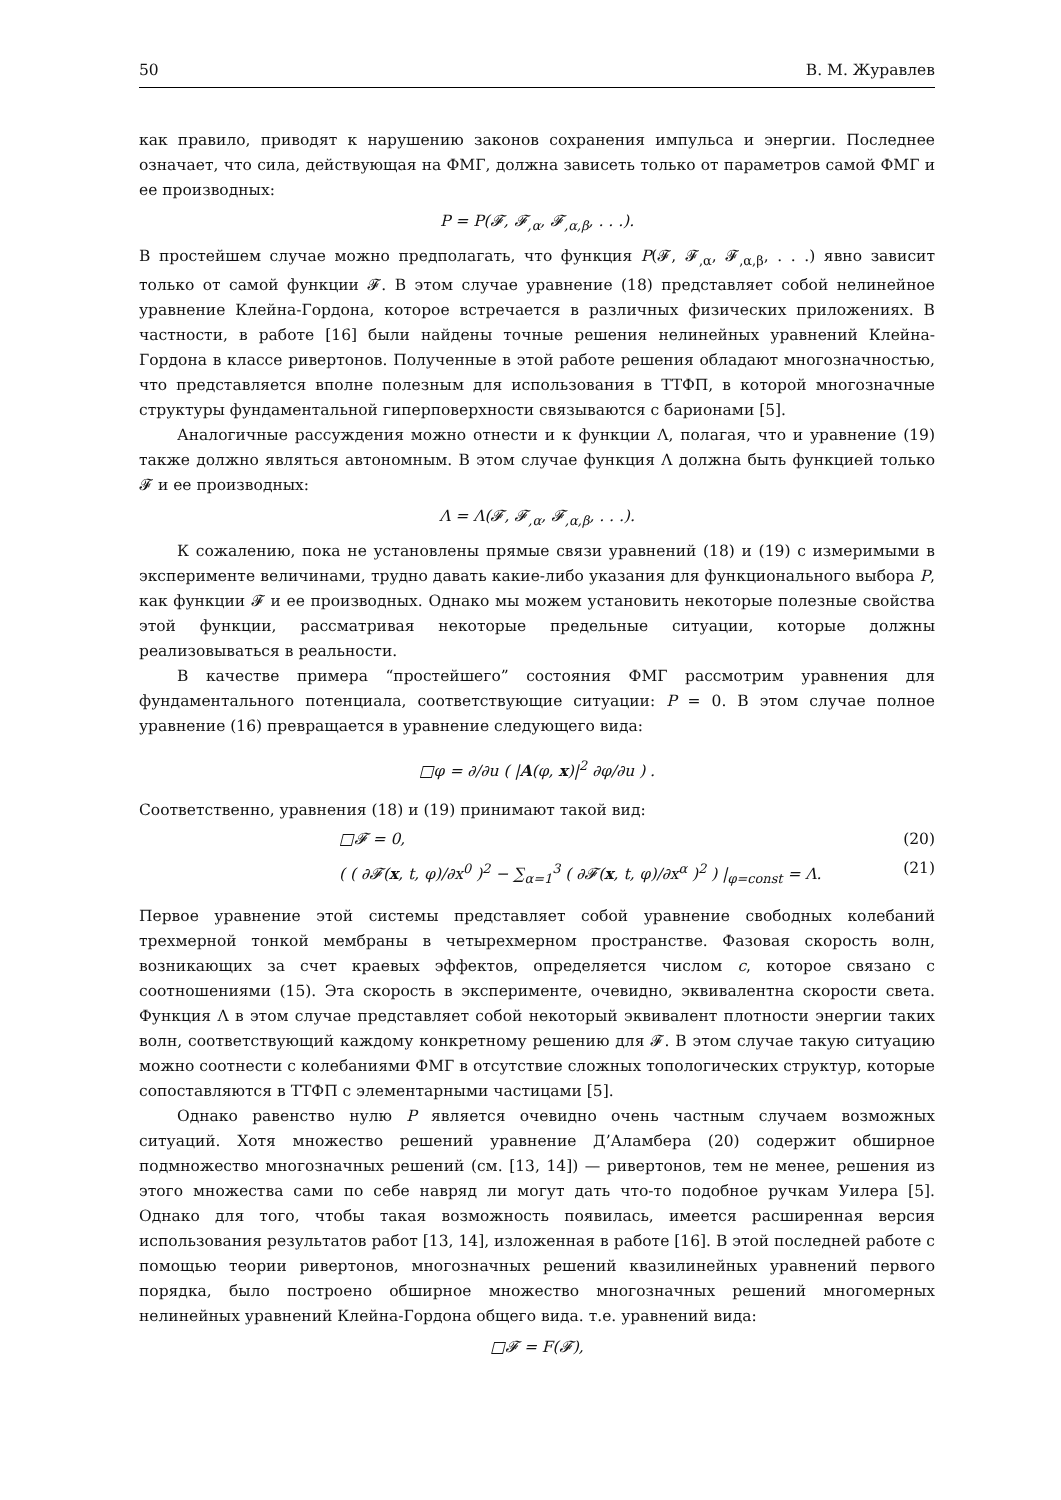50 В. М. Журавлев
как правило, приводят к нарушению законов сохранения импульса и энергии. Последнее означает, что сила, действующая на ФМГ, должна зависеть только от параметров самой ФМГ и ее производных:
P = P(𝓕, 𝓕<sub>,α</sub>, 𝓕<sub>,α,β</sub>, . . .).
В простейшем случае можно предполагать, что функция P(𝓕, 𝓕<sub>,α</sub>, 𝓕<sub>,α,β</sub>, . . .) явно зависит только от самой функции 𝓕. В этом случае уравнение (18) представляет собой нелинейное уравнение Клейна-Гордона, которое встречается в различных физических приложениях. В частности, в работе [16] были найдены точные решения нелинейных уравнений Клейна-Гордона в классе ривертонов. Полученные в этой работе решения обладают многозначностью, что представляется вполне полезным для использования в ТТФП, в которой многозначные структуры фундаментальной гиперповерхности связываются с барионами [5].
Аналогичные рассуждения можно отнести и к функции Λ, полагая, что и уравнение (19) также должно являться автономным. В этом случае функция Λ должна быть функцией только 𝓕 и ее производных:
Λ = Λ(𝓕, 𝓕<sub>,α</sub>, 𝓕<sub>,α,β</sub>, . . .).
К сожалению, пока не установлены прямые связи уравнений (18) и (19) с измеримыми в эксперименте величинами, трудно давать какие-либо указания для функционального выбора P, как функции 𝓕 и ее производных. Однако мы можем установить некоторые полезные свойства этой функции, рассматривая некоторые предельные ситуации, которые должны реализовываться в реальности.
В качестве примера “простейшего” состояния ФМГ рассмотрим уравнения для фундаментального потенциала, соответствующие ситуации: P = 0. В этом случае полное уравнение (16) превращается в уравнение следующего вида:
□φ = ∂/∂u ( |A(φ, x)|<sup>2</sup> ∂φ/∂u ) .
Соответственно, уравнения (18) и (19) принимают такой вид:
□𝓕 = 0, (20)
( ( ∂𝓕(x, t, φ)/∂x<sup>0</sup> )<sup>2</sup> − ∑<sub>α=1</sub><sup>3</sup> ( ∂𝓕(x, t, φ)/∂x<sup>α</sup> )<sup>2</sup> ) |<sub>φ=const</sub> = Λ. (21)
Первое уравнение этой системы представляет собой уравнение свободных колебаний трехмерной тонкой мембраны в четырехмерном пространстве. Фазовая скорость волн, возникающих за счет краевых эффектов, определяется числом c, которое связано с соотношениями (15). Эта скорость в эксперименте, очевидно, эквивалентна скорости света. Функция Λ в этом случае представляет собой некоторый эквивалент плотности энергии таких волн, соответствующий каждому конкретному решению для 𝓕. В этом случае такую ситуацию можно соотнести с колебаниями ФМГ в отсутствие сложных топологических структур, которые сопоставляются в ТТФП с элементарными частицами [5].
Однако равенство нулю P является очевидно очень частным случаем возможных ситуаций. Хотя множество решений уравнение Д’Аламбера (20) содержит обширное подмножество многозначных решений (см. [13, 14]) — ривертонов, тем не менее, решения из этого множества сами по себе навряд ли могут дать что-то подобное ручкам Уилера [5]. Однако для того, чтобы такая возможность появилась, имеется расширенная версия использования результатов работ [13, 14], изложенная в работе [16]. В этой последней работе с помощью теории ривертонов, многозначных решений квазилинейных уравнений первого порядка, было построено обширное множество многозначных решений многомерных нелинейных уравнений Клейна-Гордона общего вида. т.е. уравнений вида:
□𝓕 = F(𝓕),